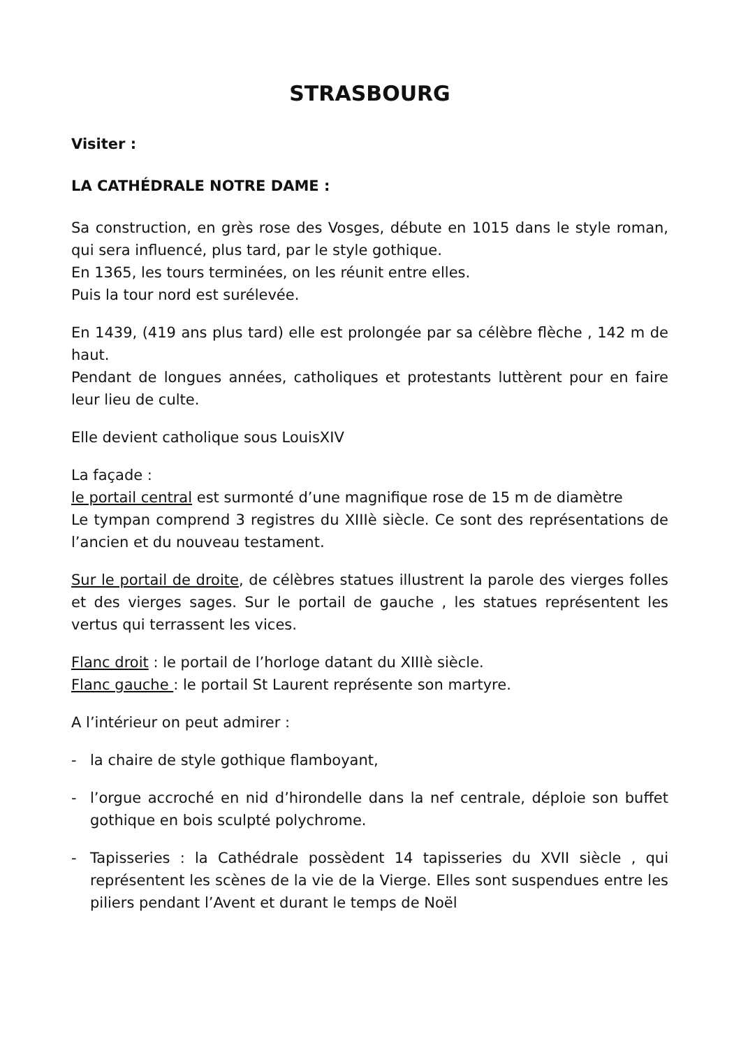STRASBOURG
Visiter :
LA CATHÉDRALE NOTRE DAME :
Sa construction, en grès rose des Vosges, débute en 1015 dans le style roman, qui sera influencé, plus tard, par le style gothique.
En 1365, les tours terminées, on les réunit entre elles.
Puis la tour nord est surélevée.
En 1439, (419 ans plus tard) elle est prolongée par sa célèbre flèche , 142 m de haut.
Pendant de longues années, catholiques et protestants luttèrent pour en faire leur lieu de culte.
Elle devient catholique sous LouisXIV
La façade :
le portail central est surmonté d’une magnifique rose de 15 m de diamètre
Le tympan comprend 3 registres du XIIIè siècle. Ce sont des représentations de l’ancien et du nouveau testament.
Sur le portail de droite, de célèbres statues illustrent la parole des vierges folles et des vierges sages. Sur le portail de gauche , les statues représentent les vertus qui terrassent les vices.
Flanc droit : le portail de l’horloge datant du XIIIè siècle.
Flanc gauche : le portail St Laurent représente son martyre.
A l’intérieur on peut admirer :
- la chaire de style gothique flamboyant,
- l’orgue accroché en nid d’hirondelle dans la nef centrale, déploie son buffet gothique en bois sculpté polychrome.
- Tapisseries : la Cathédrale possèdent 14 tapisseries du XVII siècle , qui représentent les scènes de la vie de la Vierge. Elles sont suspendues entre les piliers pendant l’Avent et durant le temps de Noël